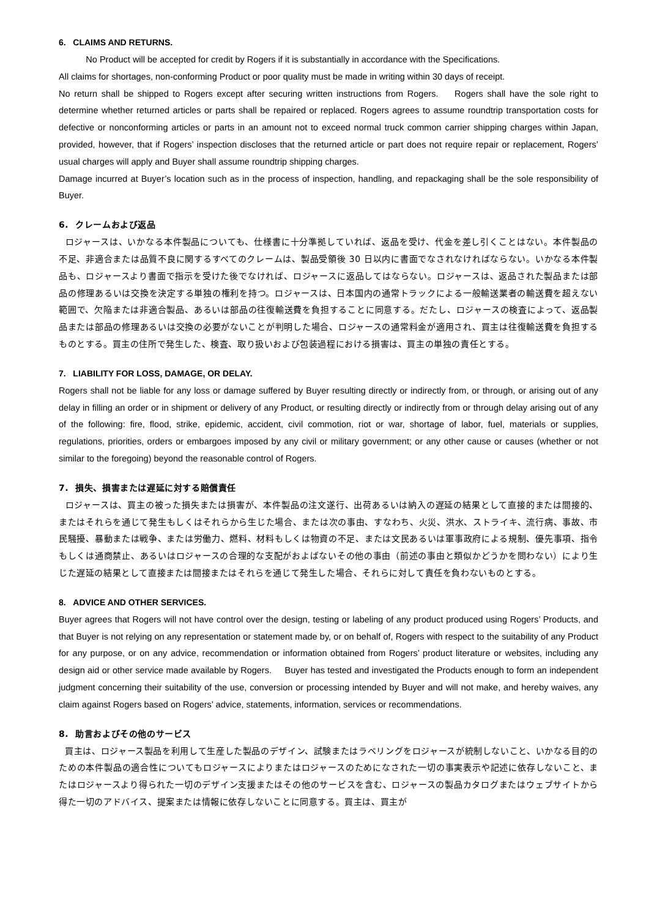6. CLAIMS AND RETURNS.
No Product will be accepted for credit by Rogers if it is substantially in accordance with the Specifications.
All claims for shortages, non-conforming Product or poor quality must be made in writing within 30 days of receipt.
No return shall be shipped to Rogers except after securing written instructions from Rogers. Rogers shall have the sole right to determine whether returned articles or parts shall be repaired or replaced. Rogers agrees to assume roundtrip transportation costs for defective or nonconforming articles or parts in an amount not to exceed normal truck common carrier shipping charges within Japan, provided, however, that if Rogers’ inspection discloses that the returned article or part does not require repair or replacement, Rogers’ usual charges will apply and Buyer shall assume roundtrip shipping charges.
Damage incurred at Buyer’s location such as in the process of inspection, handling, and repackaging shall be the sole responsibility of Buyer.
6. クレームおよび返品
ロジャースは、いかなる本件製品についても、仕様書に十分準拠していれば、返品を受け、代金を差し引くことはない。本件製品の不足、非適合または品質不良に関するすべてのクレームは、製品受領後 30 日以内に書面でなされなければならない。いかなる本件製品も、ロジャースより書面で指示を受けた後でなければ、ロジャースに返品してはならない。ロジャースは、返品された製品または部品の修理あるいは交換を決定する単独の権利を持つ。ロジャースは、日本国内の通常トラックによる一般輸送業者の輸送費を超えない範囲で、欠陥または非適合製品、あるいは部品の往復輸送費を負担することに同意する。だたし、ロジャースの検査によって、返品製品または部品の修理あるいは交換の必要がないことが判明した場合、ロジャースの通常料金が適用され、買主は往復輸送費を負担するものとする。買主の住所で発生した、検査、取り扱いおよび包装過程における損害は、買主の単独の責任とする。
7. LIABILITY FOR LOSS, DAMAGE, OR DELAY.
Rogers shall not be liable for any loss or damage suffered by Buyer resulting directly or indirectly from, or through, or arising out of any delay in filling an order or in shipment or delivery of any Product, or resulting directly or indirectly from or through delay arising out of any of the following: fire, flood, strike, epidemic, accident, civil commotion, riot or war, shortage of labor, fuel, materials or supplies, regulations, priorities, orders or embargoes imposed by any civil or military government; or any other cause or causes (whether or not similar to the foregoing) beyond the reasonable control of Rogers.
7. 損失、損害または遅延に対する賠償責任
ロジャースは、買主の被った損失または損害が、本件製品の注文遂行、出荷あるいは納入の遅延の結果として直接的または間接的、またはそれらを通じて発生もしくはそれらから生じた場合、または次の事由、すなわち、火災、洪水、ストライキ、流行病、事故、市民騒擾、暴動または戦争、または労働力、燃料、材料もしくは物資の不足、または文民あるいは軍事政府による規制、優先事項、指令もしくは通商禁止、あるいはロジャースの合理的な支配がおよばないその他の事由（前述の事由と類似かどうかを問わない）により生じた遅延の結果として直接または間接またはそれらを通じて発生した場合、それらに対して責任を負わないものとする。
8. ADVICE AND OTHER SERVICES.
Buyer agrees that Rogers will not have control over the design, testing or labeling of any product produced using Rogers’ Products, and that Buyer is not relying on any representation or statement made by, or on behalf of, Rogers with respect to the suitability of any Product for any purpose, or on any advice, recommendation or information obtained from Rogers’ product literature or websites, including any design aid or other service made available by Rogers. Buyer has tested and investigated the Products enough to form an independent judgment concerning their suitability of the use, conversion or processing intended by Buyer and will not make, and hereby waives, any claim against Rogers based on Rogers’ advice, statements, information, services or recommendations.
8. 助言およびその他のサービス
買主は、ロジャース製品を利用して生産した製品のデザイン、試験またはラベリングをロジャースが統制しないこと、いかなる目的のための本件製品の適合性についてもロジャースによりまたはロジャースのためになされた一切の事実表示や記述に依存しないこと、またはロジャースより得られた一切のデザイン支援またはその他のサービスを含む、ロジャースの製品カタログまたはウェブサイトから得た一切のアドバイス、提案または情報に依存しないことに同意する。買主は、買主が